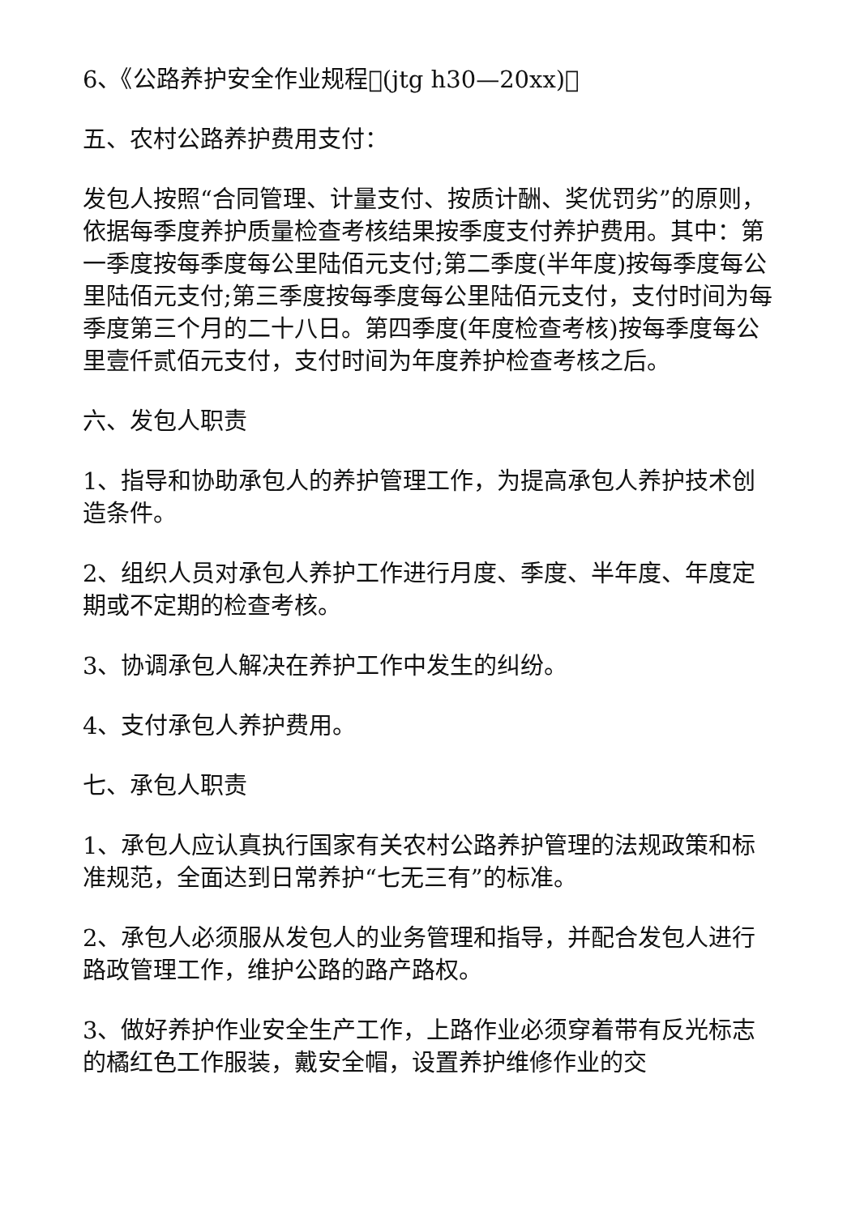6、《公路养护安全作业规程􀀀(jtg h30—20xx)􀀀
五、农村公路养护费用支付：
发包人按照“合同管理、计量支付、按质计酬、奖优罚劣”的原则，依据每季度养护质量检查考核结果按季度支付养护费用。其中：第一季度按每季度每公里陆佰元支付;第二季度(半年度)按每季度每公里陆佰元支付;第三季度按每季度每公里陆佰元支付，支付时间为每季度第三个月的二十八日。第四季度(年度检查考核)按每季度每公里壹仟贰佰元支付，支付时间为年度养护检查考核之后。
六、发包人职责
1、指导和协助承包人的养护管理工作，为提高承包人养护技术创造条件。
2、组织人员对承包人养护工作进行月度、季度、半年度、年度定期或不定期的检查考核。
3、协调承包人解决在养护工作中发生的纠纷。
4、支付承包人养护费用。
七、承包人职责
1、承包人应认真执行国家有关农村公路养护管理的法规政策和标准规范，全面达到日常养护“七无三有”的标准。
2、承包人必须服从发包人的业务管理和指导，并配合发包人进行路政管理工作，维护公路的路产路权。
3、做好养护作业安全生产工作，上路作业必须穿着带有反光标志的橘红色工作服装，戴安全帽，设置养护维修作业的交